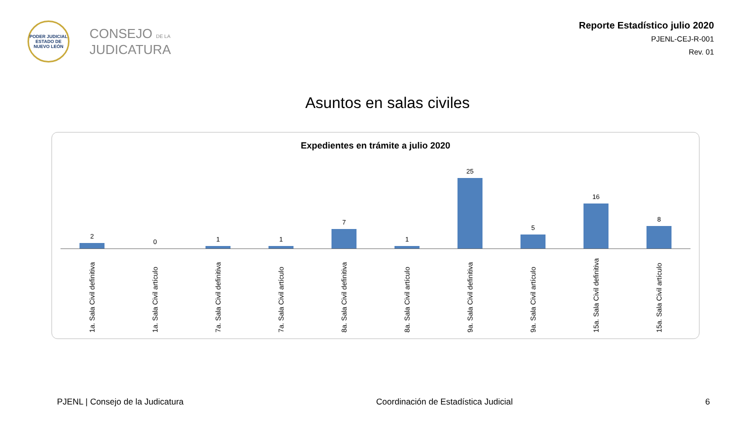PODER JUDICIAL
ESTADO DE NUEVO LEÓN
CONSEJO DE LA
JUDICATURA
Reporte Estadístico julio 2020
PJENL-CEJ-R-001
Rev. 01
Asuntos en salas civiles
Expedientes en trámite a julio 2020
2 0 1 1 7 1 25 5 16 8
1a. Sala Civil definitiva
1a. Sala Civil artículo
7a. Sala Civil definitiva
7a. Sala Civil artículo
8a. Sala Civil definitiva
8a. Sala Civil artículo
9a. Sala Civil definitiva
9a. Sala Civil artículo
15a. Sala Civil definitiva
15a. Sala Civil artículo
PJENL | Consejo de la Judicatura Coordinación de Estadística Judicial 6